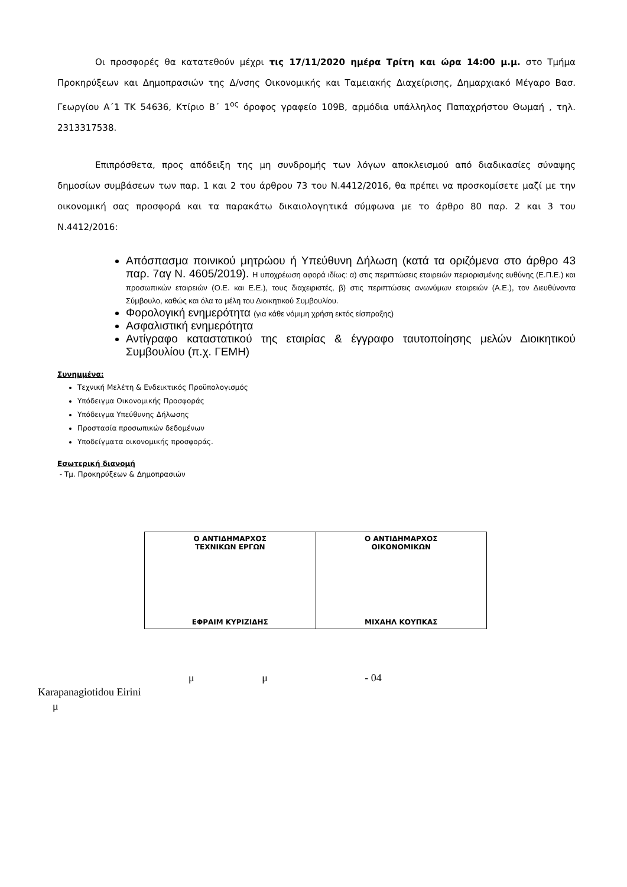Οι προσφορές θα κατατεθούν μέχρι τις 17/11/2020 ημέρα Τρίτη και ώρα 14:00 μ.μ. στο Τμήμα Προκηρύξεων και Δημοπρασιών της Δ/νσης Οικονομικής και Ταμειακής Διαχείρισης, Δημαρχιακό Μέγαρο Βασ. Γεωργίου Α΄1 ΤΚ 54636, Κτίριο Β΄ 1<sup>ος</sup> όροφος γραφείο 109Β, αρμόδια υπάλληλος Παπαχρήστου Θωμαή , τηλ. 2313317538.
Επιπρόσθετα, προς απόδειξη της μη συνδρομής των λόγων αποκλεισμού από διαδικασίες σύναψης δημοσίων συμβάσεων των παρ. 1 και 2 του άρθρου 73 του Ν.4412/2016, θα πρέπει να προσκομίσετε μαζί με την οικονομική σας προσφορά και τα παρακάτω δικαιολογητικά σύμφωνα με το άρθρο 80 παρ. 2 και 3 του Ν.4412/2016:
Απόσπασμα ποινικού μητρώου ή Υπεύθυνη Δήλωση (κατά τα οριζόμενα στο άρθρο 43 παρ. 7αγ Ν. 4605/2019). Η υποχρέωση αφορά ιδίως: α) στις περιπτώσεις εταιρειών περιορισμένης ευθύνης (Ε.Π.Ε.) και προσωπικών εταιρειών (Ο.Ε. και Ε.Ε.), τους διαχειριστές, β) στις περιπτώσεις ανωνύμων εταιρειών (Α.Ε.), τον Διευθύνοντα Σύμβουλο, καθώς και όλα τα μέλη του Διοικητικού Συμβουλίου.
Φορολογική ενημερότητα (για κάθε νόμιμη χρήση εκτός είσπραξης)
Ασφαλιστική ενημερότητα
Αντίγραφο καταστατικού της εταιρίας & έγγραφο ταυτοποίησης μελών Διοικητικού Συμβουλίου (π.χ. ΓΕΜΗ)
Συνημμένα:
Τεχνική Μελέτη & Ενδεικτικός Προϋπολογισμός
Υπόδειγμα Οικονομικής Προσφοράς
Υπόδειγμα Υπεύθυνης Δήλωσης
Προστασία προσωπικών δεδομένων
Υποδείγματα οικονομικής προσφοράς.
Εσωτερική διανομή
- Τμ. Προκηρύξεων & Δημοπρασιών
| Ο ΑΝΤΙΔΗΜΑΡΧΟΣ ΤΕΧΝΙΚΩΝ ΕΡΓΩΝ ΕΦΡΑΙΜ ΚΥΡΙΖΙΔΗΣ | Ο ΑΝΤΙΔΗΜΑΡΧΟΣ ΟΙΚΟΝΟΜΙΚΩΝ ΜΙΧΑΗΛ ΚΟΥΠΚΑΣ |
μ μ - 04
Karapanagiotidou Eirini
μ